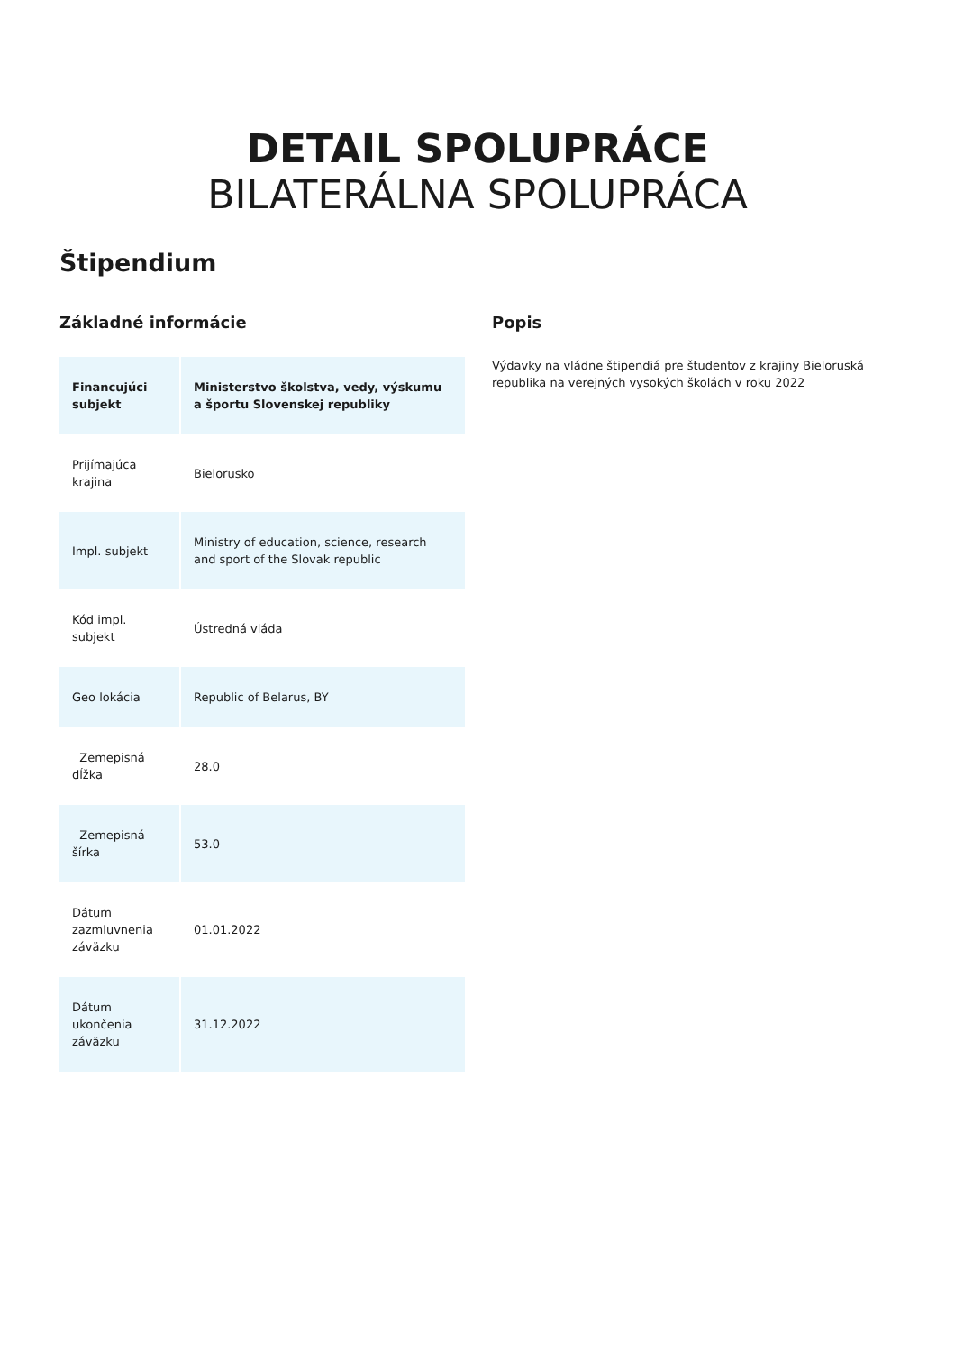DETAIL SPOLUPRÁCE
BILATERÁLNA SPOLUPRÁCA
Štipendium
Základné informácie
| Financujúci subjekt | Ministerstvo školstva, vedy, výskumu a športu Slovenskej republiky |
| Prijímajúca krajina | Bielorusko |
| Impl. subjekt | Ministry of education, science, research and sport of the Slovak republic |
| Kód impl. subjekt | Ústredná vláda |
| Geo lokácia | Republic of Belarus, BY |
| Zemepisná dĺžka | 28.0 |
| Zemepisná šírka | 53.0 |
| Dátum zazmluvnenia záväzku | 01.01.2022 |
| Dátum ukončenia záväzku | 31.12.2022 |
Popis
Výdavky na vládne štipendiá pre študentov z krajiny Bieloruská republika na verejných vysokých školách v roku 2022